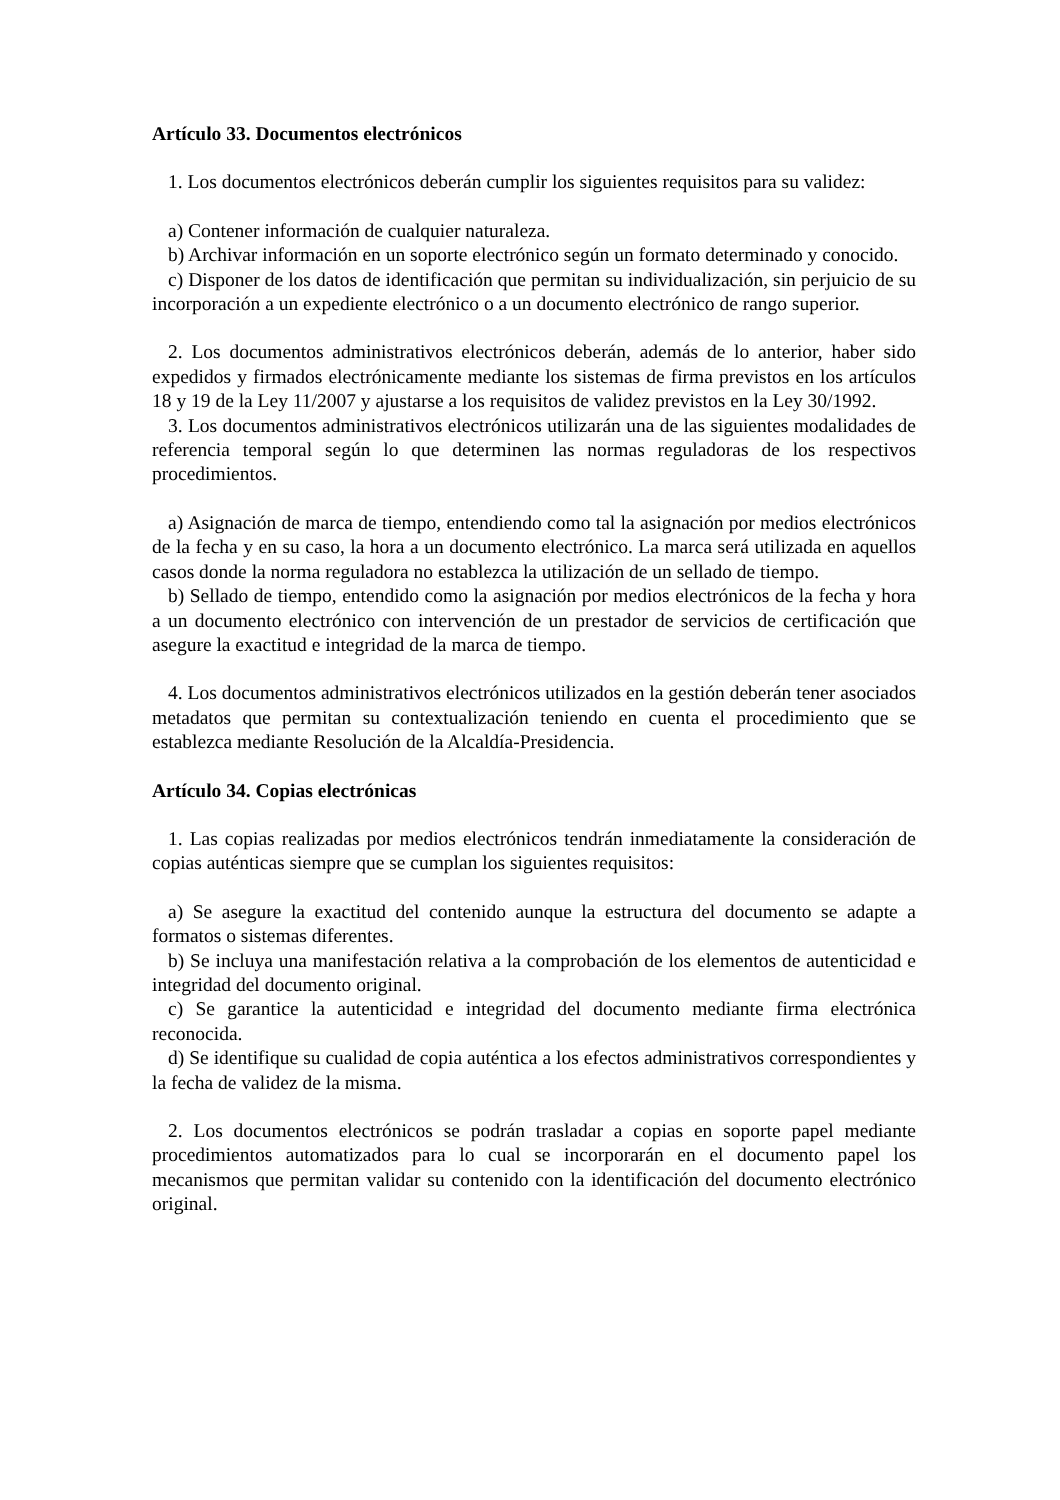Artículo 33. Documentos electrónicos
1. Los documentos electrónicos deberán cumplir los siguientes requisitos para su validez:
a) Contener información de cualquier naturaleza.
b) Archivar información en un soporte electrónico según un formato determinado y conocido.
c) Disponer de los datos de identificación que permitan su individualización, sin perjuicio de su incorporación a un expediente electrónico o a un documento electrónico de rango superior.
2. Los documentos administrativos electrónicos deberán, además de lo anterior, haber sido expedidos y firmados electrónicamente mediante los sistemas de firma previstos en los artículos 18 y 19 de la Ley 11/2007 y ajustarse a los requisitos de validez previstos en la Ley 30/1992.
3. Los documentos administrativos electrónicos utilizarán una de las siguientes modalidades de referencia temporal según lo que determinen las normas reguladoras de los respectivos procedimientos.
a) Asignación de marca de tiempo, entendiendo como tal la asignación por medios electrónicos de la fecha y en su caso, la hora a un documento electrónico. La marca será utilizada en aquellos casos donde la norma reguladora no establezca la utilización de un sellado de tiempo.
b) Sellado de tiempo, entendido como la asignación por medios electrónicos de la fecha y hora a un documento electrónico con intervención de un prestador de servicios de certificación que asegure la exactitud e integridad de la marca de tiempo.
4. Los documentos administrativos electrónicos utilizados en la gestión deberán tener asociados metadatos que permitan su contextualización teniendo en cuenta el procedimiento que se establezca mediante Resolución de la Alcaldía-Presidencia.
Artículo 34. Copias electrónicas
1. Las copias realizadas por medios electrónicos tendrán inmediatamente la consideración de copias auténticas siempre que se cumplan los siguientes requisitos:
a) Se asegure la exactitud del contenido aunque la estructura del documento se adapte a formatos o sistemas diferentes.
b) Se incluya una manifestación relativa a la comprobación de los elementos de autenticidad e integridad del documento original.
c) Se garantice la autenticidad e integridad del documento mediante firma electrónica reconocida.
d) Se identifique su cualidad de copia auténtica a los efectos administrativos correspondientes y la fecha de validez de la misma.
2. Los documentos electrónicos se podrán trasladar a copias en soporte papel mediante procedimientos automatizados para lo cual se incorporarán en el documento papel los mecanismos que permitan validar su contenido con la identificación del documento electrónico original.